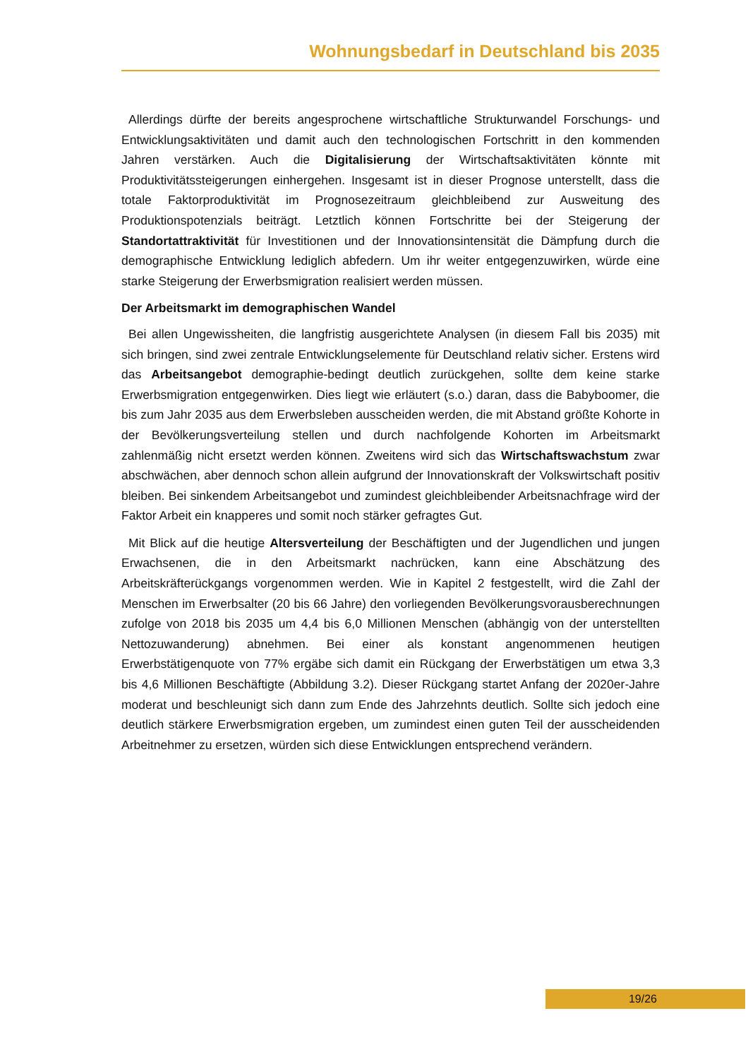Wohnungsbedarf in Deutschland bis 2035
Allerdings dürfte der bereits angesprochene wirtschaftliche Strukturwandel Forschungs- und Entwicklungsaktivitäten und damit auch den technologischen Fortschritt in den kommenden Jahren verstärken. Auch die Digitalisierung der Wirtschaftsaktivitäten könnte mit Produktivitätssteigerungen einhergehen. Insgesamt ist in dieser Prognose unterstellt, dass die totale Faktorproduktivität im Prognosezeitraum gleichbleibend zur Ausweitung des Produktionspotenzials beiträgt. Letztlich können Fortschritte bei der Steigerung der Standortattraktivität für Investitionen und der Innovationsintensität die Dämpfung durch die demographische Entwicklung lediglich abfedern. Um ihr weiter entgegenzuwirken, würde eine starke Steigerung der Erwerbsmigration realisiert werden müssen.
Der Arbeitsmarkt im demographischen Wandel
Bei allen Ungewissheiten, die langfristig ausgerichtete Analysen (in diesem Fall bis 2035) mit sich bringen, sind zwei zentrale Entwicklungselemente für Deutschland relativ sicher. Erstens wird das Arbeitsangebot demographie-bedingt deutlich zurückgehen, sollte dem keine starke Erwerbsmigration entgegenwirken. Dies liegt wie erläutert (s.o.) daran, dass die Babyboomer, die bis zum Jahr 2035 aus dem Erwerbsleben ausscheiden werden, die mit Abstand größte Kohorte in der Bevölkerungsverteilung stellen und durch nachfolgende Kohorten im Arbeitsmarkt zahlenmäßig nicht ersetzt werden können. Zweitens wird sich das Wirtschaftswachstum zwar abschwächen, aber dennoch schon allein aufgrund der Innovationskraft der Volkswirtschaft positiv bleiben. Bei sinkendem Arbeitsangebot und zumindest gleichbleibender Arbeitsnachfrage wird der Faktor Arbeit ein knapperes und somit noch stärker gefragtes Gut.
Mit Blick auf die heutige Altersverteilung der Beschäftigten und der Jugendlichen und jungen Erwachsenen, die in den Arbeitsmarkt nachrücken, kann eine Abschätzung des Arbeitskräfterückgangs vorgenommen werden. Wie in Kapitel 2 festgestellt, wird die Zahl der Menschen im Erwerbsalter (20 bis 66 Jahre) den vorliegenden Bevölkerungsvorausberechnungen zufolge von 2018 bis 2035 um 4,4 bis 6,0 Millionen Menschen (abhängig von der unterstellten Nettozuwanderung) abnehmen. Bei einer als konstant angenommenen heutigen Erwerbstätigenquote von 77% ergäbe sich damit ein Rückgang der Erwerbstätigen um etwa 3,3 bis 4,6 Millionen Beschäftigte (Abbildung 3.2). Dieser Rückgang startet Anfang der 2020er-Jahre moderat und beschleunigt sich dann zum Ende des Jahrzehnts deutlich. Sollte sich jedoch eine deutlich stärkere Erwerbsmigration ergeben, um zumindest einen guten Teil der ausscheidenden Arbeitnehmer zu ersetzen, würden sich diese Entwicklungen entsprechend verändern.
19/26